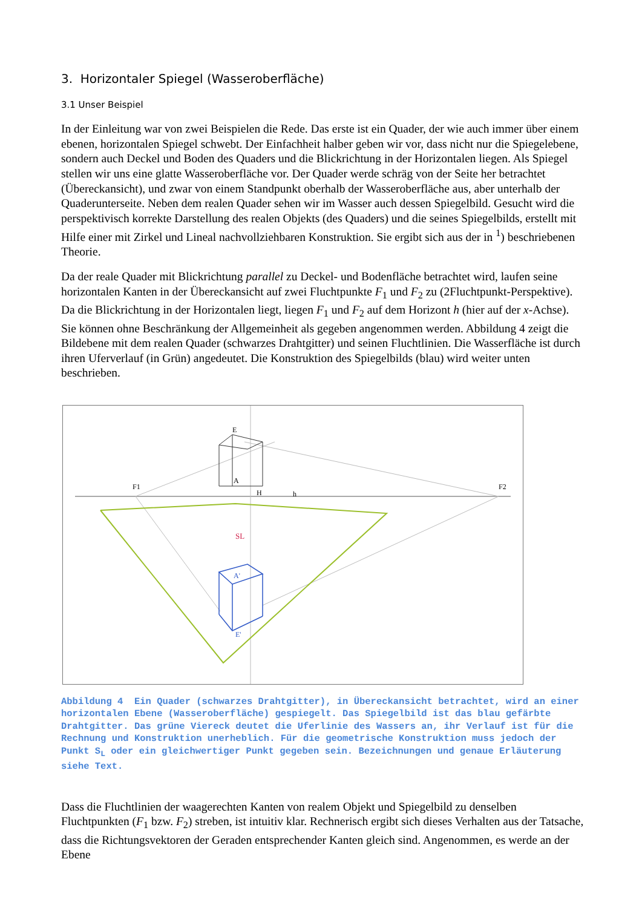3. Horizontaler Spiegel (Wasseroberfläche)
3.1 Unser Beispiel
In der Einleitung war von zwei Beispielen die Rede. Das erste ist ein Quader, der wie auch immer über einem ebenen, horizontalen Spiegel schwebt. Der Einfachheit halber geben wir vor, dass nicht nur die Spiegelebene, sondern auch Deckel und Boden des Quaders und die Blickrichtung in der Horizontalen liegen. Als Spiegel stellen wir uns eine glatte Wasseroberfläche vor. Der Quader werde schräg von der Seite her betrachtet (Übereckansicht), und zwar von einem Standpunkt oberhalb der Wasseroberfläche aus, aber unterhalb der Quaderunterseite. Neben dem realen Quader sehen wir im Wasser auch dessen Spiegelbild. Gesucht wird die perspektivisch korrekte Darstellung des realen Objekts (des Quaders) und die seines Spiegelbilds, erstellt mit Hilfe einer mit Zirkel und Lineal nachvollziehbaren Konstruktion. Sie ergibt sich aus der in <sup>1</sup>) beschriebenen Theorie.
Da der reale Quader mit Blickrichtung parallel zu Deckel- und Bodenfläche betrachtet wird, laufen seine horizontalen Kanten in der Übereckansicht auf zwei Fluchtpunkte F<sub>1</sub> und F<sub>2</sub> zu (2Fluchtpunkt-Perspektive). Da die Blickrichtung in der Horizontalen liegt, liegen F<sub>1</sub> und F<sub>2</sub> auf dem Horizont h (hier auf der x-Achse). Sie können ohne Beschränkung der Allgemeinheit als gegeben angenommen werden. Abbildung 4 zeigt die Bildebene mit dem realen Quader (schwarzes Drahtgitter) und seinen Fluchtlinien. Die Wasserfläche ist durch ihren Uferverlauf (in Grün) angedeutet. Die Konstruktion des Spiegelbilds (blau) wird weiter unten beschrieben.
E
A
F1
F2
H
h
SL
A'
E'
Abbildung 4 Ein Quader (schwarzes Drahtgitter), in Übereckansicht betrachtet, wird an einer horizontalen Ebene (Wasseroberfläche) gespiegelt. Das Spiegelbild ist das blau gefärbte Drahtgitter. Das grüne Viereck deutet die Uferlinie des Wassers an, ihr Verlauf ist für die Rechnung und Konstruktion unerheblich. Für die geometrische Konstruktion muss jedoch der Punkt S<sub>L</sub> oder ein gleichwertiger Punkt gegeben sein. Bezeichnungen und genaue Erläuterung siehe Text.
Dass die Fluchtlinien der waagerechten Kanten von realem Objekt und Spiegelbild zu denselben Fluchtpunkten (F<sub>1</sub> bzw. F<sub>2</sub>) streben, ist intuitiv klar. Rechnerisch ergibt sich dieses Verhalten aus der Tatsache, dass die Richtungsvektoren der Geraden entsprechender Kanten gleich sind. Angenommen, es werde an der Ebene